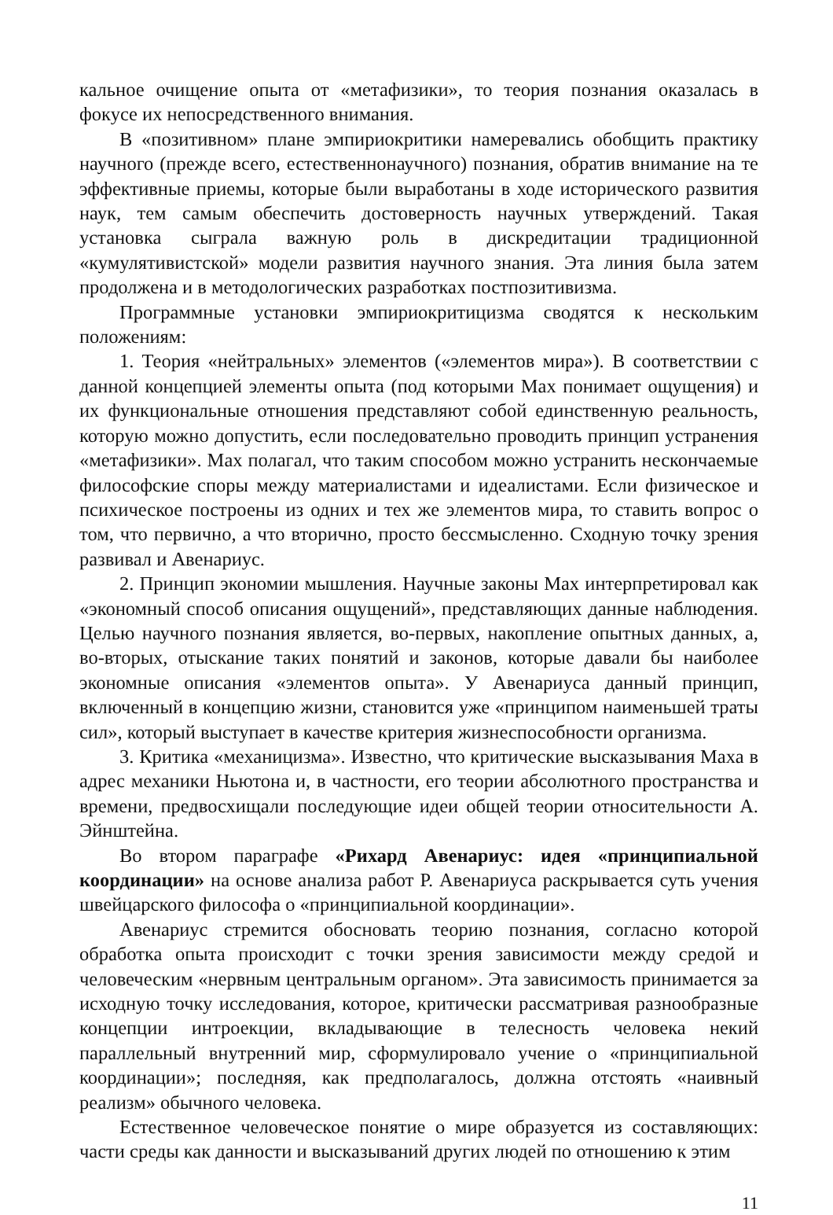кальное очищение опыта от «метафизики», то теория познания оказалась в фокусе их непосредственного внимания.
В «позитивном» плане эмпириокритики намеревались обобщить практику научного (прежде всего, естественнонаучного) познания, обратив внимание на те эффективные приемы, которые были выработаны в ходе исторического развития наук, тем самым обеспечить достоверность научных утверждений. Такая установка сыграла важную роль в дискредитации традиционной «кумулятивистской» модели развития научного знания. Эта линия была затем продолжена и в методологических разработках постпозитивизма.
Программные установки эмпириокритицизма сводятся к нескольким положениям:
1. Теория «нейтральных» элементов («элементов мира»). В соответствии с данной концепцией элементы опыта (под которыми Мах понимает ощущения) и их функциональные отношения представляют собой единственную реальность, которую можно допустить, если последовательно проводить принцип устранения «метафизики». Мах полагал, что таким способом можно устранить нескончаемые философские споры между материалистами и идеалистами. Если физическое и психическое построены из одних и тех же элементов мира, то ставить вопрос о том, что первично, а что вторично, просто бессмысленно. Сходную точку зрения развивал и Авенариус.
2. Принцип экономии мышления. Научные законы Мах интерпретировал как «экономный способ описания ощущений», представляющих данные наблюдения. Целью научного познания является, во-первых, накопление опытных данных, а, во-вторых, отыскание таких понятий и законов, которые давали бы наиболее экономные описания «элементов опыта». У Авенариуса данный принцип, включенный в концепцию жизни, становится уже «принципом наименьшей траты сил», который выступает в качестве критерия жизнеспособности организма.
3. Критика «механицизма». Известно, что критические высказывания Маха в адрес механики Ньютона и, в частности, его теории абсолютного пространства и времени, предвосхищали последующие идеи общей теории относительности А. Эйнштейна.
Во втором параграфе «Рихард Авенариус: идея «принципиальной координации» на основе анализа работ Р. Авенариуса раскрывается суть учения швейцарского философа о «принципиальной координации».
Авенариус стремится обосновать теорию познания, согласно которой обработка опыта происходит с точки зрения зависимости между средой и человеческим «нервным центральным органом». Эта зависимость принимается за исходную точку исследования, которое, критически рассматривая разнообразные концепции интроекции, вкладывающие в телесность человека некий параллельный внутренний мир, сформулировало учение о «принципиальной координации»; последняя, как предполагалось, должна отстоять «наивный реализм» обычного человека.
Естественное человеческое понятие о мире образуется из составляющих: части среды как данности и высказываний других людей по отношению к этим
11